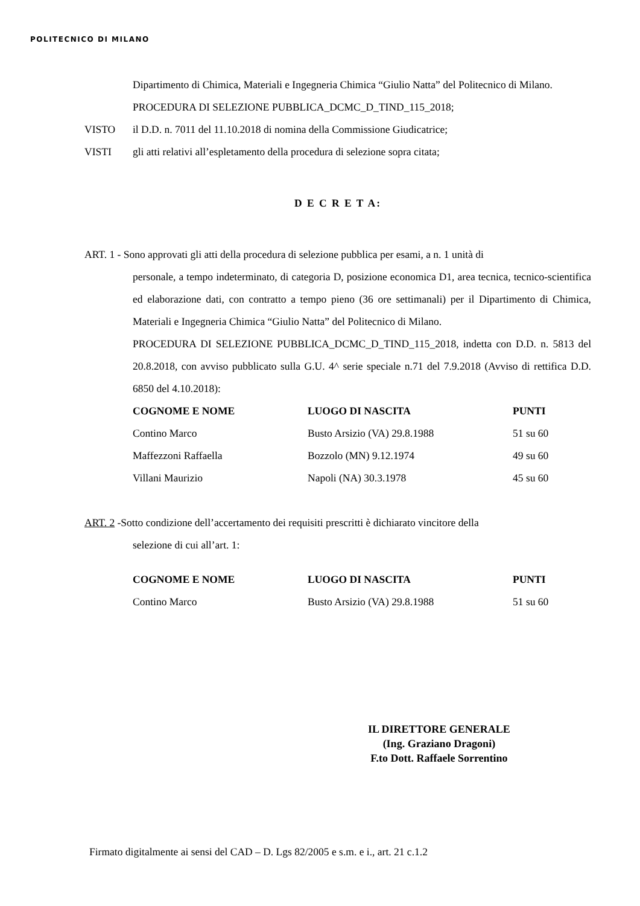POLITECNICO DI MILANO
Dipartimento di Chimica, Materiali e Ingegneria Chimica “Giulio Natta” del Politecnico di Milano.
PROCEDURA DI SELEZIONE PUBBLICA_DCMC_D_TIND_115_2018;
VISTO il D.D. n. 7011 del 11.10.2018 di nomina della Commissione Giudicatrice;
VISTI gli atti relativi all’espletamento della procedura di selezione sopra citata;
D E C R E T A:
ART. 1 - Sono approvati gli atti della procedura di selezione pubblica per esami, a n. 1 unità di
personale, a tempo indeterminato, di categoria D, posizione economica D1, area tecnica, tecnico-scientifica ed elaborazione dati, con contratto a tempo pieno (36 ore settimanali) per il Dipartimento di Chimica, Materiali e Ingegneria Chimica “Giulio Natta” del Politecnico di Milano.
PROCEDURA DI SELEZIONE PUBBLICA_DCMC_D_TIND_115_2018, indetta con D.D. n. 5813 del 20.8.2018, con avviso pubblicato sulla G.U. 4^ serie speciale n.71 del 7.9.2018 (Avviso di rettifica D.D. 6850 del 4.10.2018):
| COGNOME E NOME | LUOGO DI NASCITA | PUNTI |
| --- | --- | --- |
| Contino Marco | Busto Arsizio (VA) 29.8.1988 | 51 su 60 |
| Maffezzoni Raffaella | Bozzolo (MN) 9.12.1974 | 49 su 60 |
| Villani Maurizio | Napoli (NA) 30.3.1978 | 45 su 60 |
ART. 2 -Sotto condizione dell’accertamento dei requisiti prescritti è dichiarato vincitore della
selezione di cui all’art. 1:
| COGNOME E NOME | LUOGO DI NASCITA | PUNTI |
| --- | --- | --- |
| Contino Marco | Busto Arsizio (VA) 29.8.1988 | 51 su 60 |
IL DIRETTORE GENERALE
(Ing. Graziano Dragoni)
F.to Dott. Raffaele Sorrentino
Firmato digitalmente ai sensi del CAD – D. Lgs 82/2005 e s.m. e i., art. 21 c.1.2